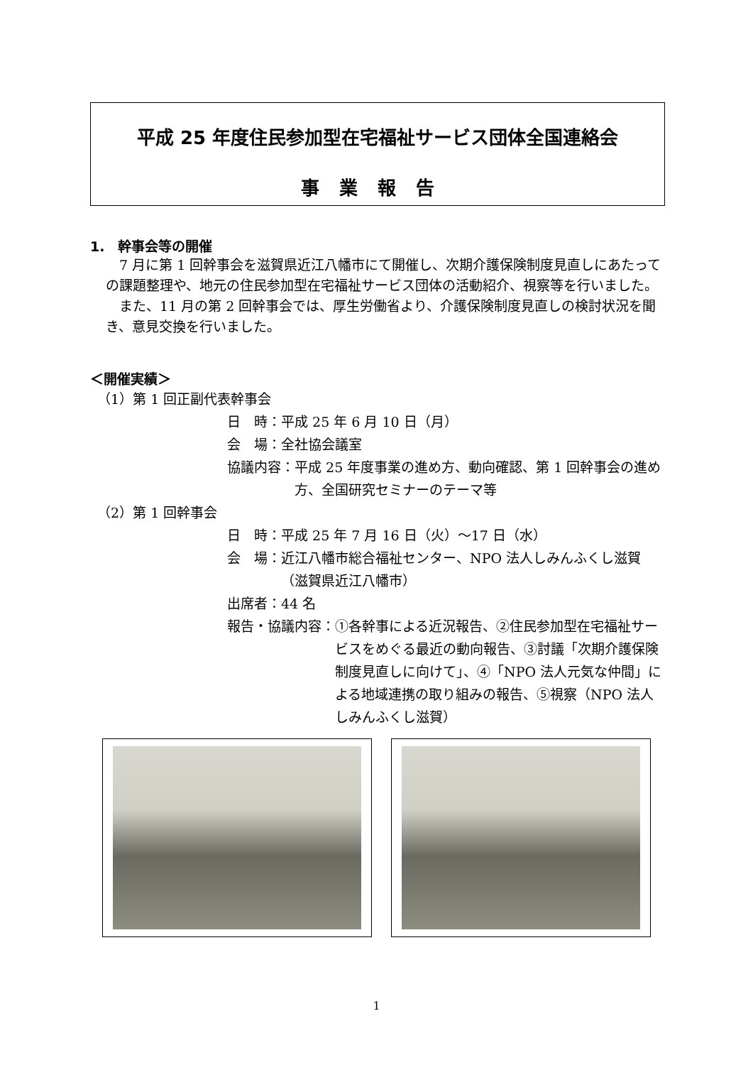平成 25 年度住民参加型在宅福祉サービス団体全国連絡会
事業報告
1.　幹事会等の開催
　7 月に第 1 回幹事会を滋賀県近江八幡市にて開催し、次期介護保険制度見直しにあたっての課題整理や、地元の住民参加型在宅福祉サービス団体の活動紹介、視察等を行いました。
　また、11 月の第 2 回幹事会では、厚生労働省より、介護保険制度見直しの検討状況を聞き、意見交換を行いました。
＜開催実績＞
（1）第 1 回正副代表幹事会
日　時： 平成 25 年 6 月 10 日（月）
会　場： 全社協会議室
協議内容： 平成 25 年度事業の進め方、動向確認、第 1 回幹事会の進め方、全国研究セミナーのテーマ等
（2）第 1 回幹事会
日　時： 平成 25 年 7 月 16 日（火）～17 日（水）
会　場： 近江八幡市総合福祉センター、NPO 法人しみんふくし滋賀（滋賀県近江八幡市）
出席者： 44 名
報告・協議内容： ①各幹事による近況報告、②住民参加型在宅福祉サービスをめぐる最近の動向報告、③討議「次期介護保険制度見直しに向けて」、④「NPO 法人元気な仲間」による地域連携の取り組みの報告、⑤視察（NPO 法人しみんふくし滋賀）
1